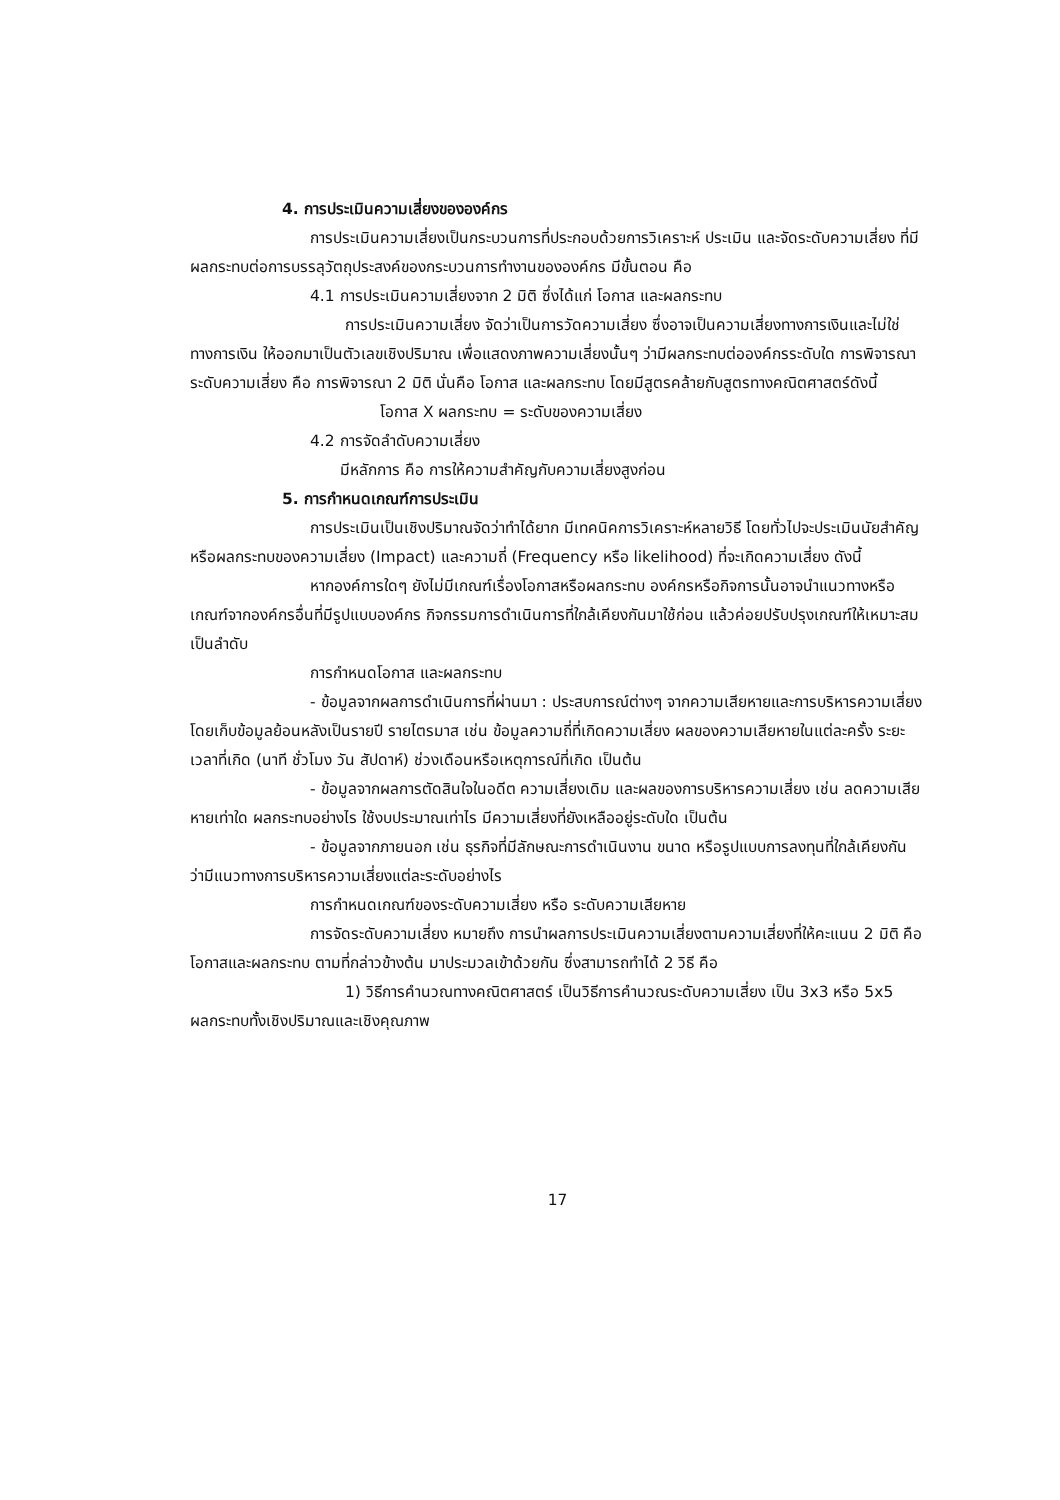4. การประเมินความเสี่ยงขององค์กร
การประเมินความเสี่ยงเป็นกระบวนการที่ประกอบด้วยการวิเคราะห์ ประเมิน และจัดระดับความเสี่ยง ที่มีผลกระทบต่อการบรรลุวัตถุประสงค์ของกระบวนการทำงานขององค์กร มีขั้นตอน คือ
4.1 การประเมินความเสี่ยงจาก 2 มิติ ซึ่งได้แก่ โอกาส และผลกระทบ
การประเมินความเสี่ยง จัดว่าเป็นการวัดความเสี่ยง ซึ่งอาจเป็นความเสี่ยงทางการเงินและไม่ใช่ทางการเงิน ให้ออกมาเป็นตัวเลขเชิงปริมาณ เพื่อแสดงภาพความเสี่ยงนั้นๆ ว่ามีผลกระทบต่อองค์กรระดับใด การพิจารณาระดับความเสี่ยง คือ การพิจารณา 2 มิติ นั่นคือ โอกาส และผลกระทบ โดยมีสูตรคล้ายกับสูตรทางคณิตศาสตร์ดังนี้
โอกาส X ผลกระทบ = ระดับของความเสี่ยง
4.2 การจัดลำดับความเสี่ยง
มีหลักการ คือ การให้ความสำคัญกับความเสี่ยงสูงก่อน
5. การกำหนดเกณฑ์การประเมิน
การประเมินเป็นเชิงปริมาณจัดว่าทำได้ยาก มีเทคนิคการวิเคราะห์หลายวิธี โดยทั่วไปจะประเมินนัยสำคัญหรือผลกระทบของความเสี่ยง (Impact) และความถี่ (Frequency หรือ likelihood) ที่จะเกิดความเสี่ยง ดังนี้
หากองค์การใดๆ ยังไม่มีเกณฑ์เรื่องโอกาสหรือผลกระทบ องค์กรหรือกิจการนั้นอาจนำแนวทางหรือเกณฑ์จากองค์กรอื่นที่มีรูปแบบองค์กร กิจกรรมการดำเนินการที่ใกล้เคียงกันมาใช้ก่อน แล้วค่อยปรับปรุงเกณฑ์ให้เหมาะสม เป็นลำดับ
การกำหนดโอกาส และผลกระทบ
- ข้อมูลจากผลการดำเนินการที่ผ่านมา : ประสบการณ์ต่างๆ จากความเสียหายและการบริหารความเสี่ยง โดยเก็บข้อมูลย้อนหลังเป็นรายปี รายไตรมาส เช่น ข้อมูลความถี่ที่เกิดความเสี่ยง ผลของความเสียหายในแต่ละครั้ง ระยะเวลาที่เกิด (นาที ชั่วโมง วัน สัปดาห์) ช่วงเดือนหรือเหตุการณ์ที่เกิด เป็นต้น
- ข้อมูลจากผลการตัดสินใจในอดีต ความเสี่ยงเดิม และผลของการบริหารความเสี่ยง เช่น ลดความเสียหายเท่าใด ผลกระทบอย่างไร ใช้งบประมาณเท่าไร มีความเสี่ยงที่ยังเหลืออยู่ระดับใด เป็นต้น
- ข้อมูลจากภายนอก เช่น ธุรกิจที่มีลักษณะการดำเนินงาน ขนาด หรือรูปแบบการลงทุนที่ใกล้เคียงกัน ว่ามีแนวทางการบริหารความเสี่ยงแต่ละระดับอย่างไร
การกำหนดเกณฑ์ของระดับความเสี่ยง หรือ ระดับความเสียหาย
การจัดระดับความเสี่ยง หมายถึง การนำผลการประเมินความเสี่ยงตามความเสี่ยงที่ให้คะแนน 2 มิติ คือ โอกาสและผลกระทบ ตามที่กล่าวข้างต้น มาประมวลเข้าด้วยกัน ซึ่งสามารถทำได้ 2 วิธี คือ
1) วิธีการคำนวณทางคณิตศาสตร์ เป็นวิธีการคำนวณระดับความเสี่ยง เป็น 3x3 หรือ 5x5 ผลกระทบทั้งเชิงปริมาณและเชิงคุณภาพ
17